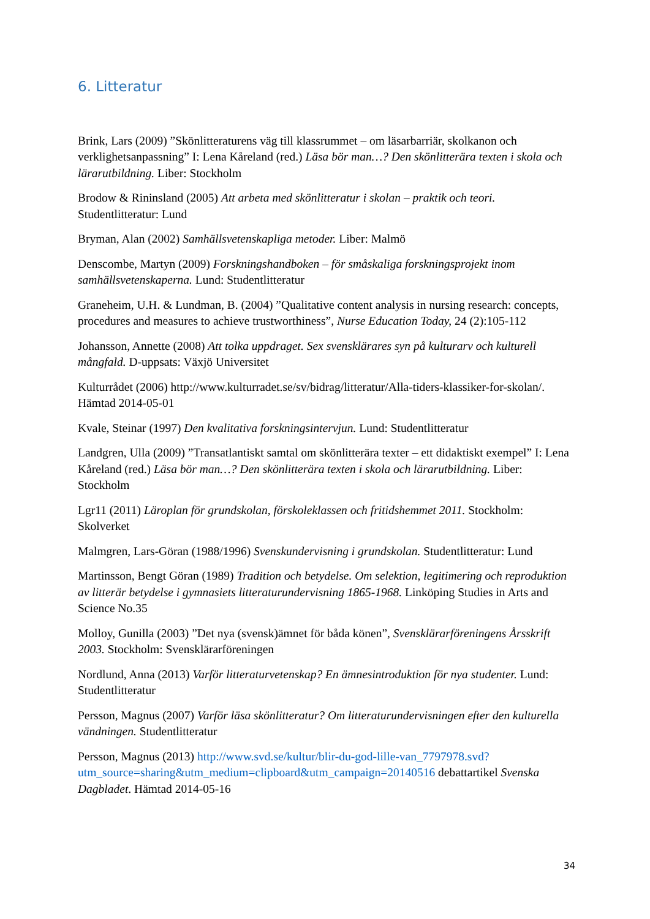6. Litteratur
Brink, Lars (2009) ”Skönlitteraturens väg till klassrummet – om läsarbarriär, skolkanon och verklighetsanpassning” I: Lena Kåreland (red.) Läsa bör man…? Den skönlitterära texten i skola och lärarutbildning. Liber: Stockholm
Brodow & Rininsland (2005) Att arbeta med skönlitteratur i skolan – praktik och teori. Studentlitteratur: Lund
Bryman, Alan (2002) Samhällsvetenskapliga metoder. Liber: Malmö
Denscombe, Martyn (2009) Forskningshandboken – för småskaliga forskningsprojekt inom samhällsvetenskaperna. Lund: Studentlitteratur
Graneheim, U.H. & Lundman, B. (2004) ”Qualitative content analysis in nursing research: concepts, procedures and measures to achieve trustworthiness”, Nurse Education Today, 24 (2):105-112
Johansson, Annette (2008) Att tolka uppdraget. Sex svensklärares syn på kulturarv och kulturell mångfald. D-uppsats: Växjö Universitet
Kulturrådet (2006) http://www.kulturradet.se/sv/bidrag/litteratur/Alla-tiders-klassiker-for-skolan/. Hämtad 2014-05-01
Kvale, Steinar (1997) Den kvalitativa forskningsintervjun. Lund: Studentlitteratur
Landgren, Ulla (2009) ”Transatlantiskt samtal om skönlitterära texter – ett didaktiskt exempel” I: Lena Kåreland (red.) Läsa bör man…? Den skönlitterära texten i skola och lärarutbildning. Liber: Stockholm
Lgr11 (2011) Läroplan för grundskolan, förskoleklassen och fritidshemmet 2011. Stockholm: Skolverket
Malmgren, Lars-Göran (1988/1996) Svenskundervisning i grundskolan. Studentlitteratur: Lund
Martinsson, Bengt Göran (1989) Tradition och betydelse. Om selektion, legitimering och reproduktion av litterär betydelse i gymnasiets litteraturundervisning 1865-1968. Linköping Studies in Arts and Science No.35
Molloy, Gunilla (2003) ”Det nya (svensk)ämnet för båda könen”, Svensklärarföreningens Årsskrift 2003. Stockholm: Svensklärarföreningen
Nordlund, Anna (2013) Varför litteraturvetenskap? En ämnesintroduktion för nya studenter. Lund: Studentlitteratur
Persson, Magnus (2007) Varför läsa skönlitteratur? Om litteraturundervisningen efter den kulturella vändningen. Studentlitteratur
Persson, Magnus (2013) http://www.svd.se/kultur/blir-du-god-lille-van_7797978.svd?utm_source=sharing&utm_medium=clipboard&utm_campaign=20140516 debattartikel Svenska Dagbladet. Hämtad 2014-05-16
34